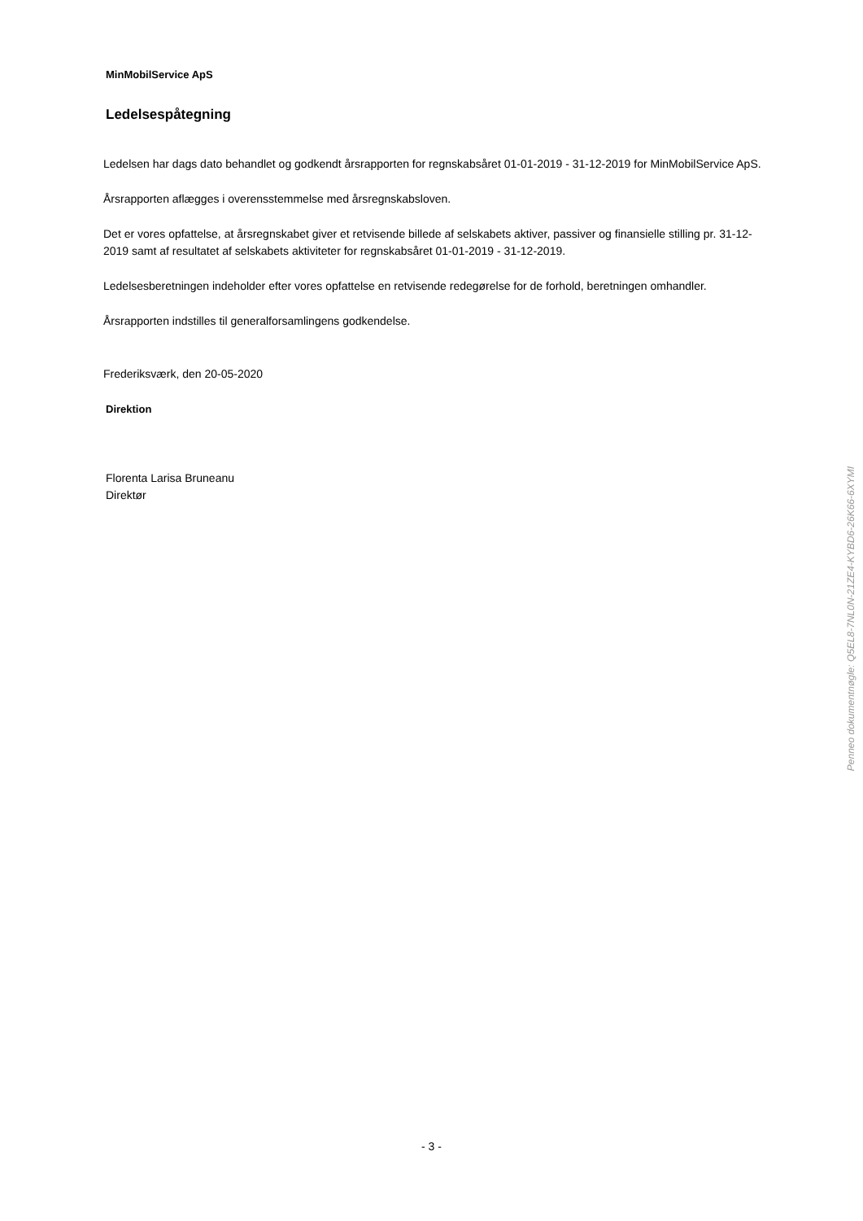MinMobilService ApS
Ledelsespåtegning
Ledelsen har dags dato behandlet og godkendt årsrapporten for regnskabsåret 01-01-2019 - 31-12-2019 for MinMobilService ApS.
Årsrapporten aflægges i overensstemmelse med årsregnskabsloven.
Det er vores opfattelse, at årsregnskabet giver et retvisende billede af selskabets aktiver, passiver og finansielle stilling pr. 31-12-2019 samt af resultatet af selskabets aktiviteter for regnskabsåret 01-01-2019 - 31-12-2019.
Ledelsesberetningen indeholder efter vores opfattelse en retvisende redegørelse for de forhold, beretningen omhandler.
Årsrapporten indstilles til generalforsamlingens godkendelse.
Frederiksværk, den 20-05-2020
Direktion
Florenta Larisa Bruneanu
Direktør
Penneo dokumentnøgle: Q5EL8-7NL0N-21ZE4-KYBD6-26K66-6XYMI
- 3 -